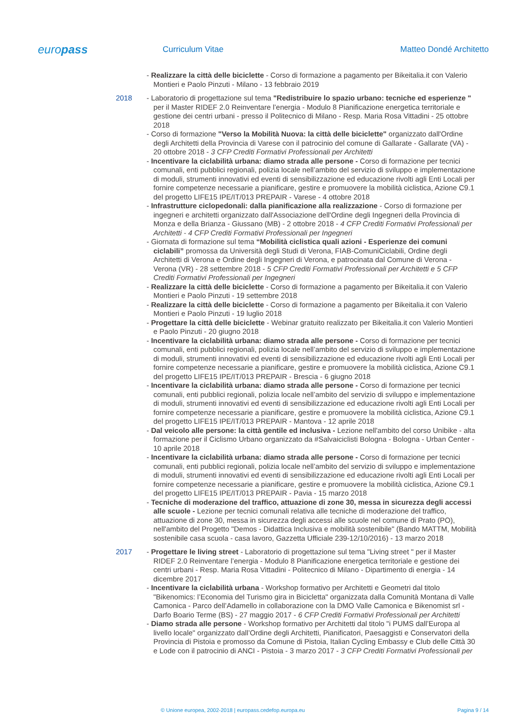europass Curriculum Vitae Matteo Dondé Architetto
- Realizzare la città delle biciclette - Corso di formazione a pagamento per Bikeitalia.it con Valerio Montieri e Paolo Pinzuti - Milano - 13 febbraio 2019
2018
- Laboratorio di progettazione sul tema "Redistribuire lo spazio urbano: tecniche ed esperienze " per il Master RIDEF 2.0 Reinventare l’energia - Modulo 8 Pianificazione energetica territoriale e gestione dei centri urbani - presso il Politecnico di Milano - Resp. Maria Rosa Vittadini - 25 ottobre 2018
- Corso di formazione "Verso la Mobilità Nuova: la città delle biciclette" organizzato dall'Ordine degli Architetti della Provincia di Varese con il patrocinio del comune di Gallarate - Gallarate (VA) - 20 ottobre 2018 - 3 CFP Crediti Formativi Professionali per Architetti
- Incentivare la ciclabilità urbana: diamo strada alle persone - Corso di formazione per tecnici comunali, enti pubblici regionali, polizia locale nell’ambito del servizio di sviluppo e implementazione di moduli, strumenti innovativi ed eventi di sensibilizzazione ed educazione rivolti agli Enti Locali per fornire competenze necessarie a pianificare, gestire e promuovere la mobilità ciclistica, Azione C9.1 del progetto LIFE15 IPE/IT/013 PREPAIR - Varese - 4 ottobre 2018
- Infrastrutture ciclopedonali: dalla pianificazione alla realizzazione - Corso di formazione per ingegneri e architetti organizzato dall'Associazione dell'Ordine degli Ingegneri della Provincia di Monza e della Brianza - Giussano (MB) - 2 ottobre 2018 - 4 CFP Crediti Formativi Professionali per Architetti - 4 CFP Crediti Formativi Professionali per Ingegneri
- Giornata di formazione sul tema “Mobilità ciclistica quali azioni - Esperienze dei comuni ciclabili” promossa da Università degli Studi di Verona, FIAB-ComuniCiclabili, Ordine degli Architetti di Verona e Ordine degli Ingegneri di Verona, e patrocinata dal Comune di Verona - Verona (VR) - 28 settembre 2018 - 5 CFP Crediti Formativi Professionali per Architetti e 5 CFP Crediti Formativi Professionali per Ingegneri
- Realizzare la città delle biciclette - Corso di formazione a pagamento per Bikeitalia.it con Valerio Montieri e Paolo Pinzuti - 19 settembre 2018
- Realizzare la città delle biciclette - Corso di formazione a pagamento per Bikeitalia.it con Valerio Montieri e Paolo Pinzuti - 19 luglio 2018
- Progettare la città delle biciclette - Webinar gratuito realizzato per Bikeitalia.it con Valerio Montieri e Paolo Pinzuti - 20 giugno 2018
- Incentivare la ciclabilità urbana: diamo strada alle persone - Corso di formazione per tecnici comunali, enti pubblici regionali, polizia locale nell’ambito del servizio di sviluppo e implementazione di moduli, strumenti innovativi ed eventi di sensibilizzazione ed educazione rivolti agli Enti Locali per fornire competenze necessarie a pianificare, gestire e promuovere la mobilità ciclistica, Azione C9.1 del progetto LIFE15 IPE/IT/013 PREPAIR - Brescia - 6 giugno 2018
- Incentivare la ciclabilità urbana: diamo strada alle persone - Corso di formazione per tecnici comunali, enti pubblici regionali, polizia locale nell’ambito del servizio di sviluppo e implementazione di moduli, strumenti innovativi ed eventi di sensibilizzazione ed educazione rivolti agli Enti Locali per fornire competenze necessarie a pianificare, gestire e promuovere la mobilità ciclistica, Azione C9.1 del progetto LIFE15 IPE/IT/013 PREPAIR - Mantova - 12 aprile 2018
- Dal veicolo alle persone: la città gentile ed inclusiva - Lezione nell'ambito del corso Unibike - alta formazione per il Ciclismo Urbano organizzato da #Salvaiciclisti Bologna - Bologna - Urban Center - 10 aprile 2018
- Incentivare la ciclabilità urbana: diamo strada alle persone - Corso di formazione per tecnici comunali, enti pubblici regionali, polizia locale nell’ambito del servizio di sviluppo e implementazione di moduli, strumenti innovativi ed eventi di sensibilizzazione ed educazione rivolti agli Enti Locali per fornire competenze necessarie a pianificare, gestire e promuovere la mobilità ciclistica, Azione C9.1 del progetto LIFE15 IPE/IT/013 PREPAIR - Pavia - 15 marzo 2018
- Tecniche di moderazione del traffico, attuazione di zone 30, messa in sicurezza degli accessi alle scuole - Lezione per tecnici comunali relativa alle tecniche di moderazione del traffico, attuazione di zone 30, messa in sicurezza degli accessi alle scuole nel comune di Prato (PO), nell'ambito del Progetto "Demos - Didattica Inclusiva e mobilità sostenibile" (Bando MATTM, Mobilità sostenibile casa scuola - casa lavoro, Gazzetta Ufficiale 239-12/10/2016) - 13 marzo 2018
2017
- Progettare le living street - Laboratorio di progettazione sul tema "Living street " per il Master RIDEF 2.0 Reinventare l’energia - Modulo 8 Pianificazione energetica territoriale e gestione dei centri urbani - Resp. Maria Rosa Vittadini - Politecnico di Milano - Dipartimento di energia - 14 dicembre 2017
- Incentivare la ciclabilità urbana - Workshop formativo per Architetti e Geometri dal titolo "Bikenomics: l’Economia del Turismo gira in Bicicletta" organizzata dalla Comunità Montana di Valle Camonica - Parco dell’Adamello in collaborazione con la DMO Valle Camonica e Bikenomist srl - Darfo Boario Terme (BS) - 27 maggio 2017 - 6 CFP Crediti Formativi Professionali per Architetti
- Diamo strada alle persone - Workshop formativo per Architetti dal titolo "i PUMS dall’Europa al livello locale" organizzato dall’Ordine degli Architetti, Pianificatori, Paesaggisti e Conservatori della Provincia di Pistoia e promosso da Comune di Pistoia, Italian Cycling Embassy e Club delle Città 30 e Lode con il patrocinio di ANCI - Pistoia - 3 marzo 2017 - 3 CFP Crediti Formativi Professionali per
© Unione europea, 2002-2018 | europass.cedefop.europa.eu Pagina 9 / 14